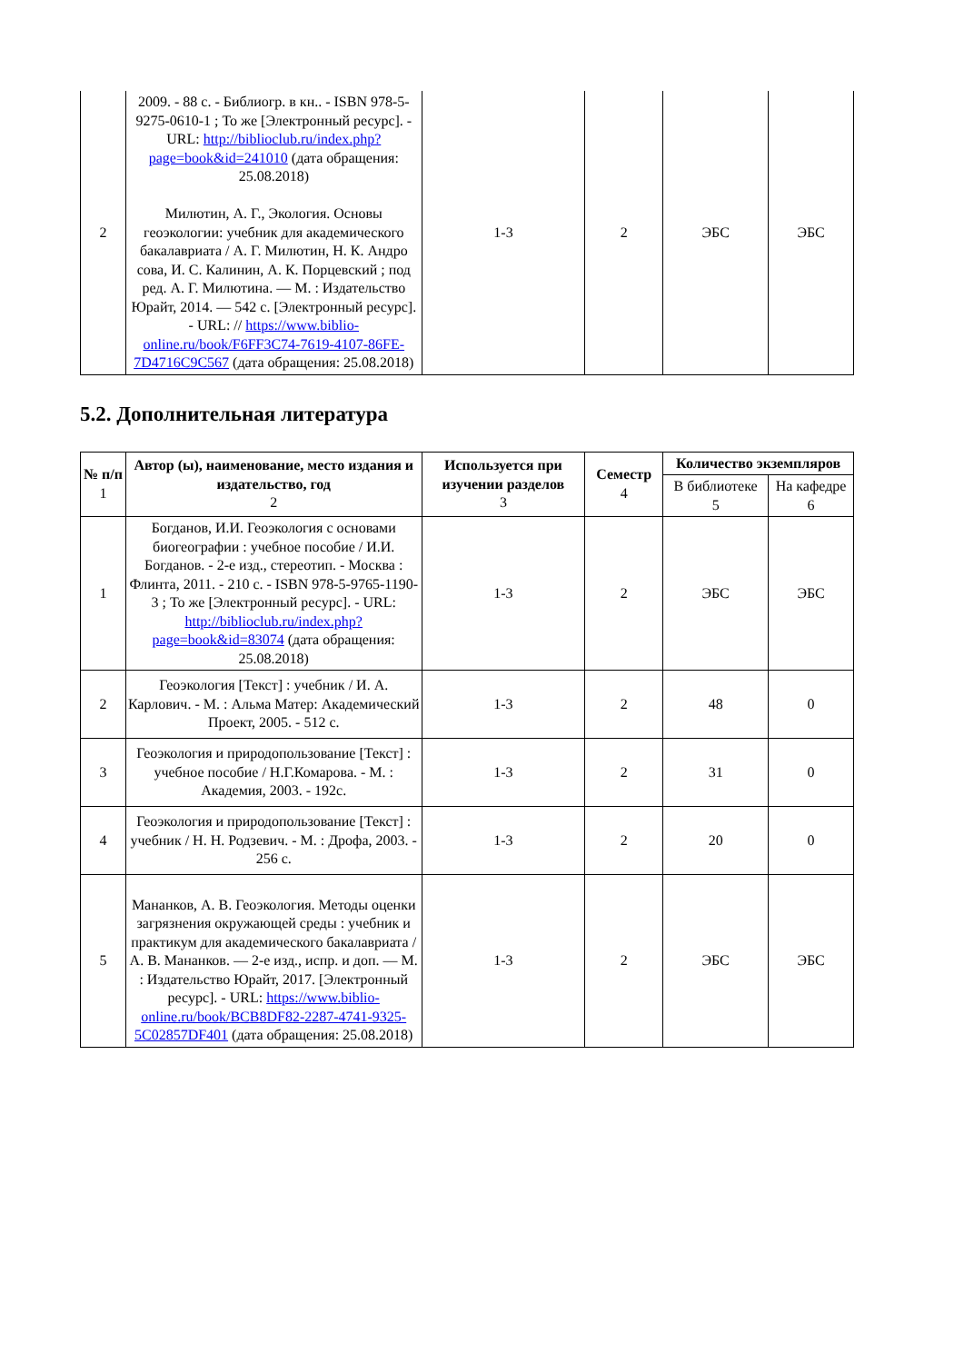| 2 | 2009. - 88 с. - Библиогр. в кн.. - ISBN 978-5-9275-0610-1 ; То же [Электронный ресурс]. - URL: http://biblioclub.ru/index.php?page=book&id=241010 (дата обращения: 25.08.2018) Милютин, А. Г., Экология. Основы геоэкологии: учебник для академического бакалавриата / А. Г. Милютин, Н. К. Андро сова, И. С. Калинин, А. К. Порцевский ; под ред. А. Г. Милютина. — М. : Издательство Юрайт, 2014. — 542 с. [Электронный ресурс]. - URL: // https://www.biblio-online.ru/book/F6FF3C74-7619-4107-86FE-7D4716C9C567 (дата обращения: 25.08.2018) | 1-3 | 2 | ЭБС | ЭБС |
5.2. Дополнительная литература
| № п/п 1 | Автор (ы), наименование, место издания и издательство, год 2 | Используется при изучении разделов 3 | Семестр 4 | Количество экземпляров | |
| --- | --- | --- | --- | --- | --- |
| | | | | В библиотеке 5 | На кафедре 6 |
| 1 | Богданов, И.И. Геоэкология с основами биогеографии : учебное пособие / И.И. Богданов. - 2-е изд., стереотип. - Москва : Флинта, 2011. - 210 с. - ISBN 978-5-9765-1190-3 ; То же [Электронный ресурс]. - URL: http://biblioclub.ru/index.php?page=book&id=83074 (дата обращения: 25.08.2018) | 1-3 | 2 | ЭБС | ЭБС |
| 2 | Геоэкология [Текст] : учебник / И. А. Карлович. - М. : Альма Матер: Академический Проект, 2005. - 512 с. | 1-3 | 2 | 48 | 0 |
| 3 | Геоэкология и природопользование [Текст] : учебное пособие / Н.Г.Комарова. - М. : Академия, 2003. - 192с. | 1-3 | 2 | 31 | 0 |
| 4 | Геоэкология и природопользование [Текст] : учебник / Н. Н. Родзевич. - М. : Дрофа, 2003. - 256 с. | 1-3 | 2 | 20 | 0 |
| 5 | Мананков, А. В. Геоэкология. Методы оценки загрязнения окружающей среды : учебник и практикум для академического бакалавриата / А. В. Мананков. — 2-е изд., испр. и доп. — М. : Издательство Юрайт, 2017. [Электронный ресурс]. - URL: https://www.biblio-online.ru/book/BCB8DF82-2287-4741-9325-5C02857DF401 (дата обращения: 25.08.2018) | 1-3 | 2 | ЭБС | ЭБС |